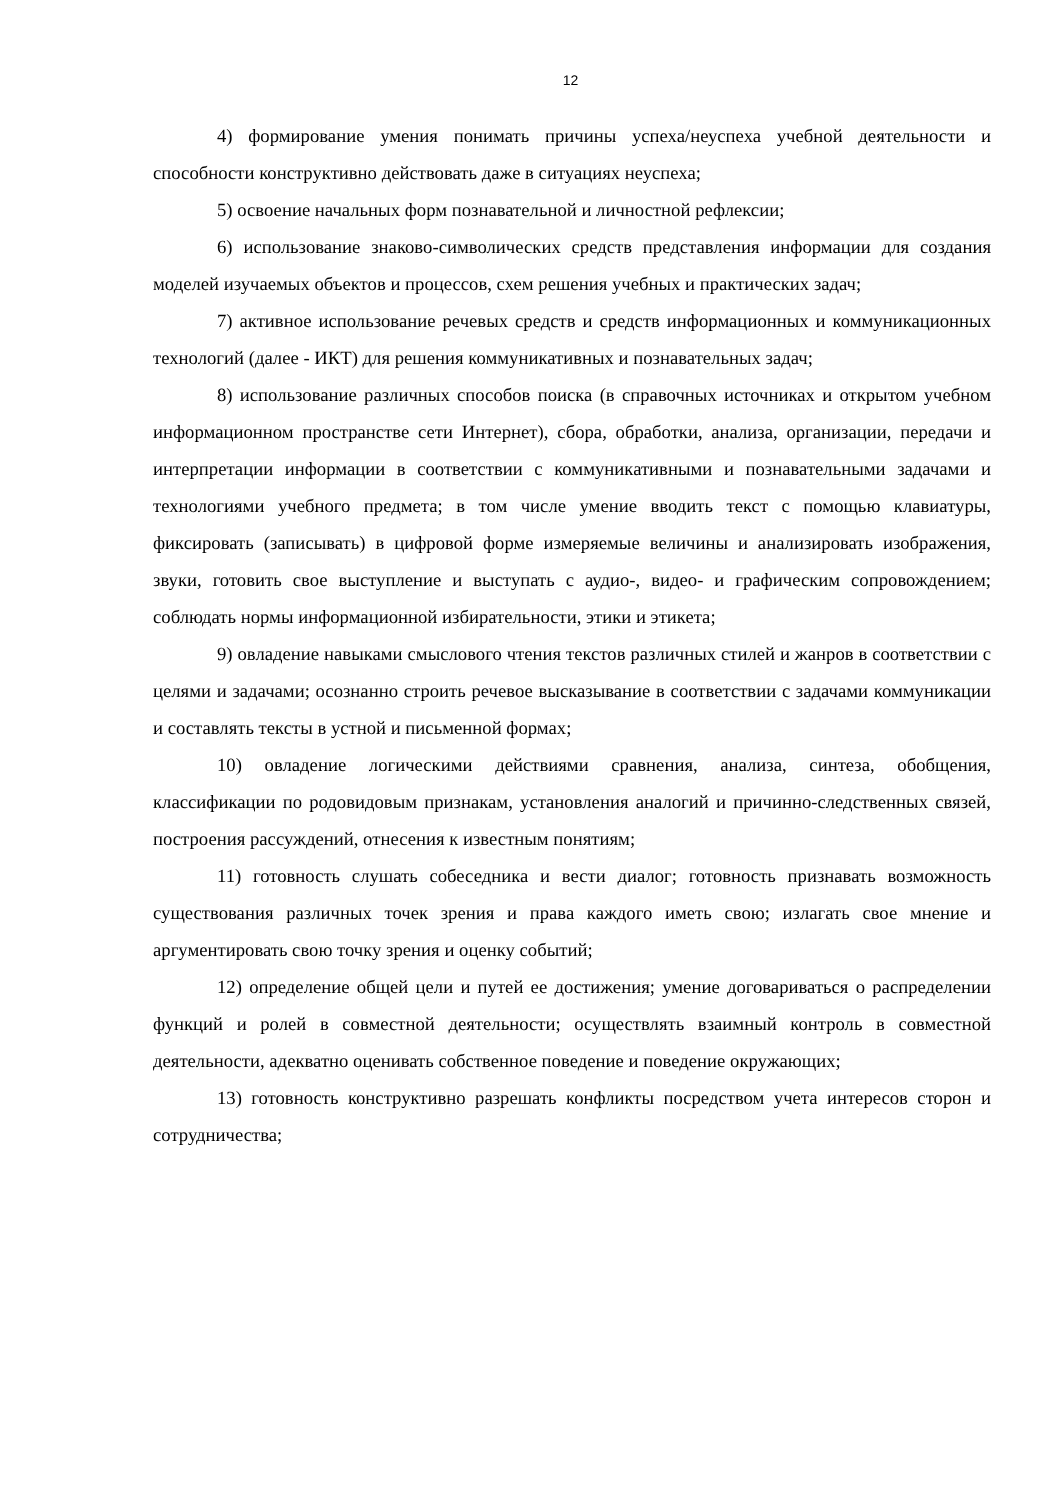12
4) формирование умения понимать причины успеха/неуспеха учебной деятельности и способности конструктивно действовать даже в ситуациях неуспеха;
5) освоение начальных форм познавательной и личностной рефлексии;
6) использование знаково-символических средств представления информации для создания моделей изучаемых объектов и процессов, схем решения учебных и практических задач;
7) активное использование речевых средств и средств информационных и коммуникационных технологий (далее - ИКТ) для решения коммуникативных и познавательных задач;
8) использование различных способов поиска (в справочных источниках и открытом учебном информационном пространстве сети Интернет), сбора, обработки, анализа, организации, передачи и интерпретации информации в соответствии с коммуникативными и познавательными задачами и технологиями учебного предмета; в том числе умение вводить текст с помощью клавиатуры, фиксировать (записывать) в цифровой форме измеряемые величины и анализировать изображения, звуки, готовить свое выступление и выступать с аудио-, видео- и графическим сопровождением; соблюдать нормы информационной избирательности, этики и этикета;
9) овладение навыками смыслового чтения текстов различных стилей и жанров в соответствии с целями и задачами; осознанно строить речевое высказывание в соответствии с задачами коммуникации и составлять тексты в устной и письменной формах;
10) овладение логическими действиями сравнения, анализа, синтеза, обобщения, классификации по родовидовым признакам, установления аналогий и причинно-следственных связей, построения рассуждений, отнесения к известным понятиям;
11) готовность слушать собеседника и вести диалог; готовность признавать возможность существования различных точек зрения и права каждого иметь свою; излагать свое мнение и аргументировать свою точку зрения и оценку событий;
12) определение общей цели и путей ее достижения; умение договариваться о распределении функций и ролей в совместной деятельности; осуществлять взаимный контроль в совместной деятельности, адекватно оценивать собственное поведение и поведение окружающих;
13) готовность конструктивно разрешать конфликты посредством учета интересов сторон и сотрудничества;